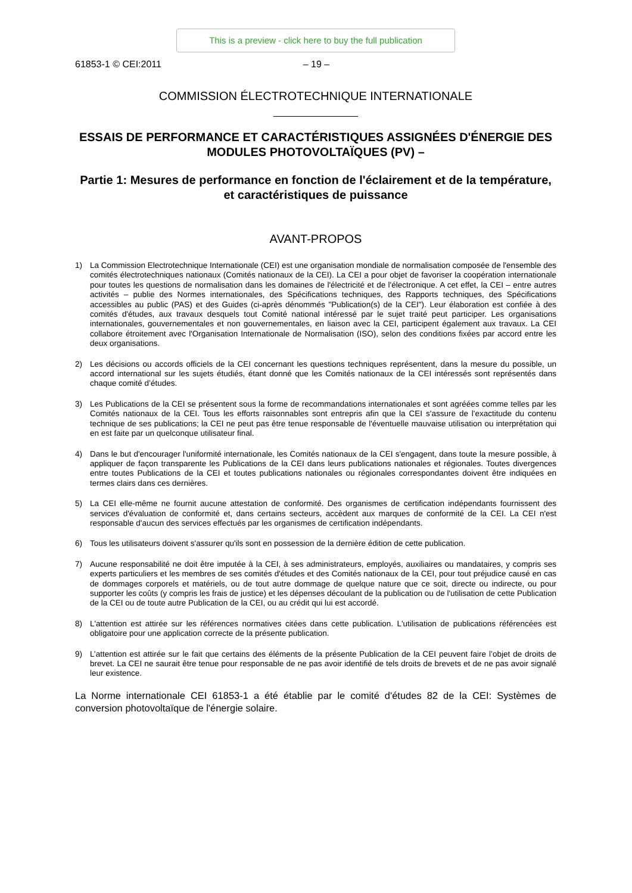This is a preview - click here to buy the full publication
61853-1 © CEI:2011
– 19 –
COMMISSION ÉLECTROTECHNIQUE INTERNATIONALE
ESSAIS DE PERFORMANCE ET CARACTÉRISTIQUES ASSIGNÉES D'ÉNERGIE DES MODULES PHOTOVOLTAÏQUES (PV) –
Partie 1: Mesures de performance en fonction de l'éclairement et de la température, et caractéristiques de puissance
AVANT-PROPOS
1) La Commission Electrotechnique Internationale (CEI) est une organisation mondiale de normalisation composée de l'ensemble des comités électrotechniques nationaux (Comités nationaux de la CEI). La CEI a pour objet de favoriser la coopération internationale pour toutes les questions de normalisation dans les domaines de l'électricité et de l'électronique. A cet effet, la CEI – entre autres activités – publie des Normes internationales, des Spécifications techniques, des Rapports techniques, des Spécifications accessibles au public (PAS) et des Guides (ci-après dénommés "Publication(s) de la CEI"). Leur élaboration est confiée à des comités d'études, aux travaux desquels tout Comité national intéressé par le sujet traité peut participer. Les organisations internationales, gouvernementales et non gouvernementales, en liaison avec la CEI, participent également aux travaux. La CEI collabore étroitement avec l'Organisation Internationale de Normalisation (ISO), selon des conditions fixées par accord entre les deux organisations.
2) Les décisions ou accords officiels de la CEI concernant les questions techniques représentent, dans la mesure du possible, un accord international sur les sujets étudiés, étant donné que les Comités nationaux de la CEI intéressés sont représentés dans chaque comité d’études.
3) Les Publications de la CEI se présentent sous la forme de recommandations internationales et sont agréées comme telles par les Comités nationaux de la CEI. Tous les efforts raisonnables sont entrepris afin que la CEI s'assure de l'exactitude du contenu technique de ses publications; la CEI ne peut pas être tenue responsable de l'éventuelle mauvaise utilisation ou interprétation qui en est faite par un quelconque utilisateur final.
4) Dans le but d'encourager l'uniformité internationale, les Comités nationaux de la CEI s'engagent, dans toute la mesure possible, à appliquer de façon transparente les Publications de la CEI dans leurs publications nationales et régionales. Toutes divergences entre toutes Publications de la CEI et toutes publications nationales ou régionales correspondantes doivent être indiquées en termes clairs dans ces dernières.
5) La CEI elle-même ne fournit aucune attestation de conformité. Des organismes de certification indépendants fournissent des services d'évaluation de conformité et, dans certains secteurs, accèdent aux marques de conformité de la CEI. La CEI n'est responsable d'aucun des services effectués par les organismes de certification indépendants.
6) Tous les utilisateurs doivent s'assurer qu'ils sont en possession de la dernière édition de cette publication.
7) Aucune responsabilité ne doit être imputée à la CEI, à ses administrateurs, employés, auxiliaires ou mandataires, y compris ses experts particuliers et les membres de ses comités d'études et des Comités nationaux de la CEI, pour tout préjudice causé en cas de dommages corporels et matériels, ou de tout autre dommage de quelque nature que ce soit, directe ou indirecte, ou pour supporter les coûts (y compris les frais de justice) et les dépenses découlant de la publication ou de l'utilisation de cette Publication de la CEI ou de toute autre Publication de la CEI, ou au crédit qui lui est accordé.
8) L'attention est attirée sur les références normatives citées dans cette publication. L'utilisation de publications référencées est obligatoire pour une application correcte de la présente publication.
9) L’attention est attirée sur le fait que certains des éléments de la présente Publication de la CEI peuvent faire l’objet de droits de brevet. La CEI ne saurait être tenue pour responsable de ne pas avoir identifié de tels droits de brevets et de ne pas avoir signalé leur existence.
La Norme internationale CEI 61853-1 a été établie par le comité d'études 82 de la CEI: Systèmes de conversion photovoltaïque de l'énergie solaire.